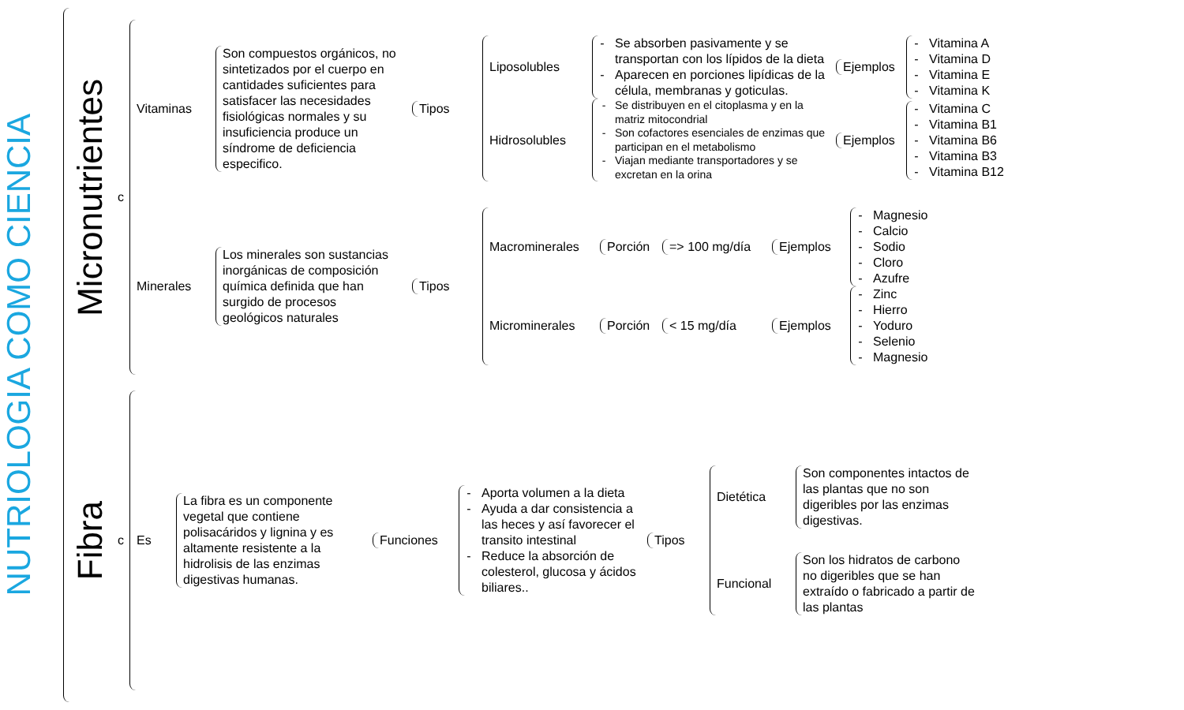NUTRIOLOGIA COMO CIENCIA
Micronutrientes
c
Vitaminas
Son compuestos orgánicos, no sintetizados por el cuerpo en cantidades suficientes para satisfacer las necesidades fisiológicas normales y su insuficiencia produce un síndrome de deficiencia especifico.
Tipos
Liposolubles
Se absorben pasivamente y se transportan con los lípidos de la dieta
Aparecen en porciones lipídicas de la célula, membranas y goticulas.
Ejemplos
Vitamina A
Vitamina D
Vitamina E
Vitamina K
Hidrosolubles
Se distribuyen en el citoplasma y en la matriz mitocondrial
Son cofactores esenciales de enzimas que participan en el metabolismo
Viajan mediante transportadores y se excretan en la orina
Ejemplos
Vitamina C
Vitamina B1
Vitamina B6
Vitamina B3
Vitamina B12
Minerales
Los minerales son sustancias inorgánicas de composición química definida que han surgido de procesos geológicos naturales
Tipos
Macrominerales Porción => 100 mg/día Ejemplos
Magnesio
Calcio
Sodio
Cloro
Azufre
Microminerales Porción < 15 mg/día Ejemplos
Zinc
Hierro
Yoduro
Selenio
Magnesio
Fibra
c
Es
La fibra es un componente vegetal que contiene polisacáridos y lignina y es altamente resistente a la hidrolisis de las enzimas digestivas humanas.
Funciones
Aporta volumen a la dieta
Ayuda a dar consistencia a las heces y así favorecer el transito intestinal
Reduce la absorción de colesterol, glucosa y ácidos biliares..
Tipos
Dietética
Son componentes intactos de las plantas que no son digeribles por las enzimas digestivas.
Funcional
Son los hidratos de carbono no digeribles que se han extraído o fabricado a partir de las plantas